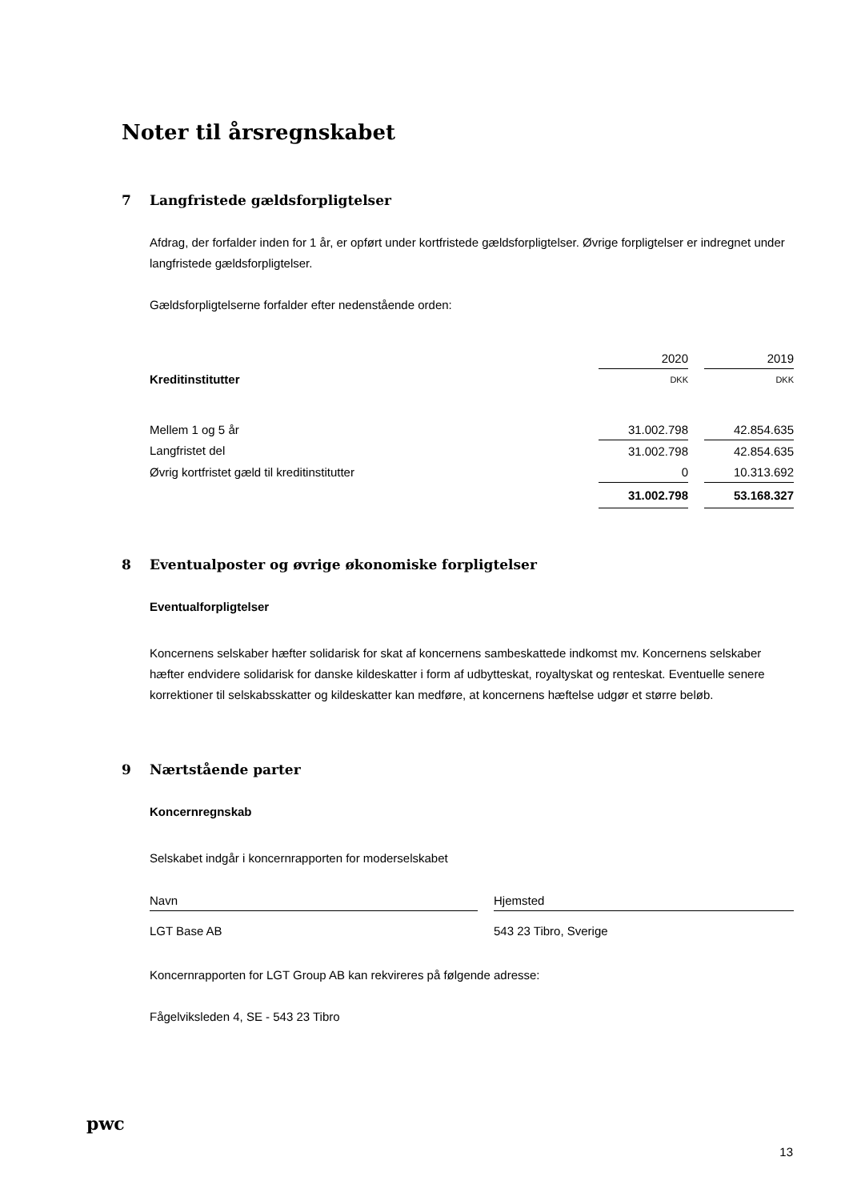Noter til årsregnskabet
7 Langfristede gældsforpligtelser
Afdrag, der forfalder inden for 1 år, er opført under kortfristede gældsforpligtelser. Øvrige forpligtelser er indregnet under langfristede gældsforpligtelser.
Gældsforpligtelserne forfalder efter nedenstående orden:
| | 2020 | | 2019 |
| Kreditinstitutter | DKK | | DKK |
| Mellem 1 og 5 år | 31.002.798 | | 42.854.635 |
| Langfristet del | 31.002.798 | | 42.854.635 |
| Øvrig kortfristet gæld til kreditinstitutter | 0 | | 10.313.692 |
| | 31.002.798 | | 53.168.327 |
8 Eventualposter og øvrige økonomiske forpligtelser
Eventualforpligtelser
Koncernens selskaber hæfter solidarisk for skat af koncernens sambeskattede indkomst mv. Koncernens selskaber hæfter endvidere solidarisk for danske kildeskatter i form af udbytteskat, royaltyskat og renteskat. Eventuelle senere korrektioner til selskabsskatter og kildeskatter kan medføre, at koncernens hæftelse udgør et større beløb.
9 Nærtstående parter
Koncernregnskab
Selskabet indgår i koncernrapporten for moderselskabet
| Navn | | Hjemsted |
| LGT Base AB | | 543 23 Tibro, Sverige |
Koncernrapporten for LGT Group AB kan rekvireres på følgende adresse:
Fågelviksleden 4, SE - 543 23 Tibro
pwc
13